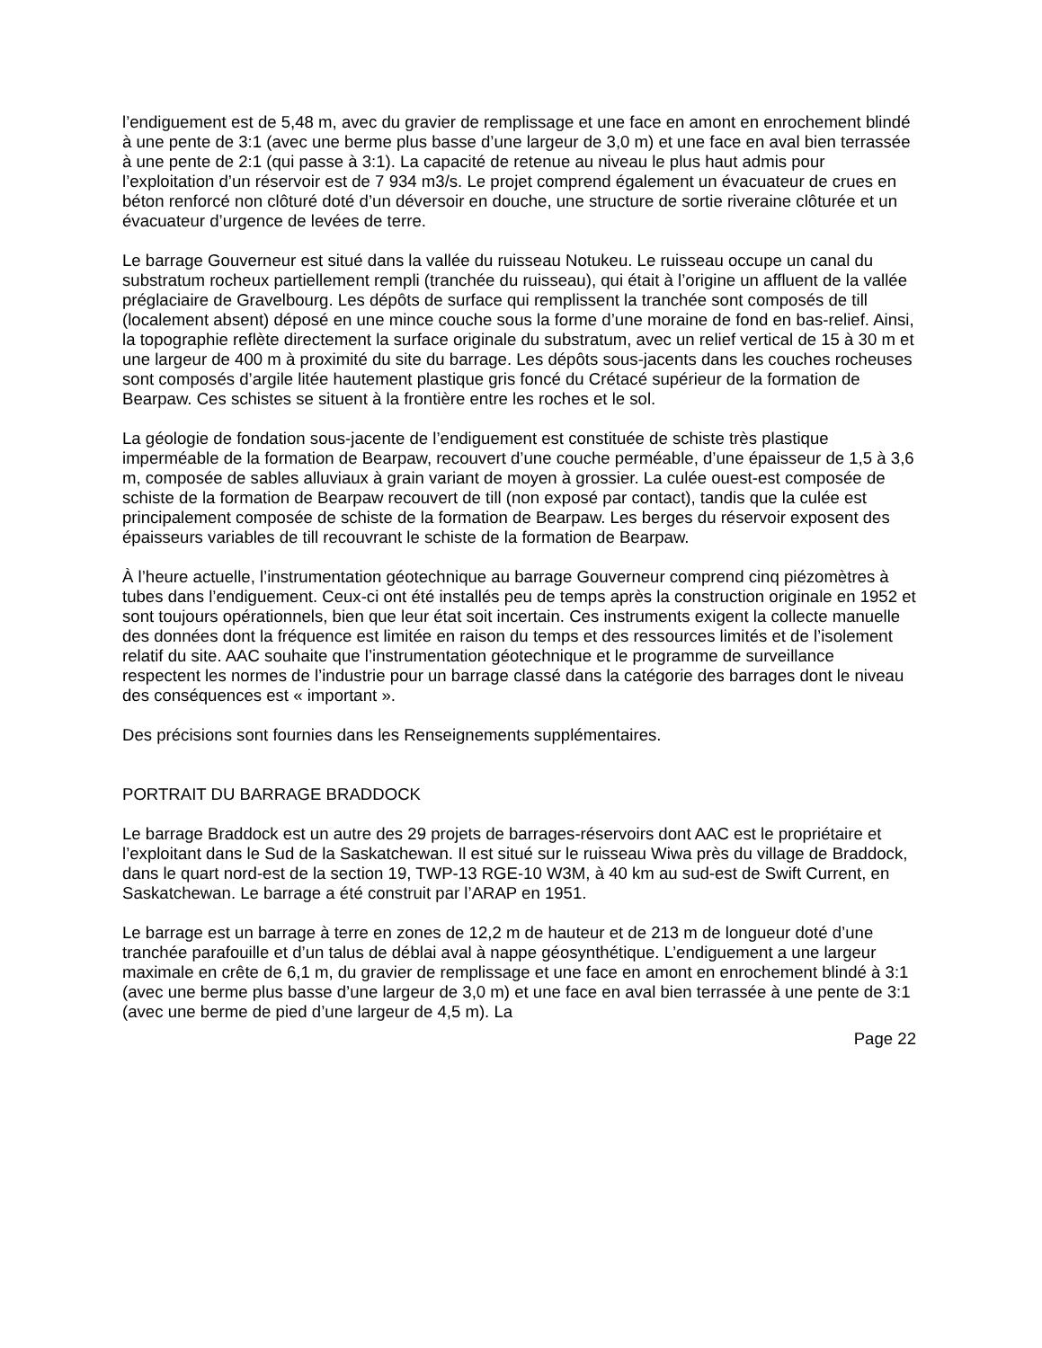l’endiguement est de 5,48 m, avec du gravier de remplissage et une face en amont en enrochement blindé à une pente de 3:1 (avec une berme plus basse d’une largeur de 3,0 m) et une face en aval bien terrassée à une pente de 2:1 (qui passe à 3:1). La capacité de retenue au niveau le plus haut admis pour l’exploitation d’un réservoir est de 7 934 m3/s. Le projet comprend également un évacuateur de crues en béton renforcé non clôturé doté d’un déversoir en douche, une structure de sortie riveraine clôturée et un évacuateur d’urgence de levées de terre.
Le barrage Gouverneur est situé dans la vallée du ruisseau Notukeu. Le ruisseau occupe un canal du substratum rocheux partiellement rempli (tranchée du ruisseau), qui était à l’origine un affluent de la vallée préglaciaire de Gravelbourg. Les dépôts de surface qui remplissent la tranchée sont composés de till (localement absent) déposé en une mince couche sous la forme d’une moraine de fond en bas-relief. Ainsi, la topographie reflète directement la surface originale du substratum, avec un relief vertical de 15 à 30 m et une largeur de 400 m à proximité du site du barrage. Les dépôts sous-jacents dans les couches rocheuses sont composés d’argile litée hautement plastique gris foncé du Crétacé supérieur de la formation de Bearpaw. Ces schistes se situent à la frontière entre les roches et le sol.
La géologie de fondation sous-jacente de l’endiguement est constituée de schiste très plastique imperméable de la formation de Bearpaw, recouvert d’une couche perméable, d’une épaisseur de 1,5 à 3,6 m, composée de sables alluviaux à grain variant de moyen à grossier. La culée ouest-est composée de schiste de la formation de Bearpaw recouvert de till (non exposé par contact), tandis que la culée est principalement composée de schiste de la formation de Bearpaw. Les berges du réservoir exposent des épaisseurs variables de till recouvrant le schiste de la formation de Bearpaw.
À l’heure actuelle, l’instrumentation géotechnique au barrage Gouverneur comprend cinq piézomètres à tubes dans l’endiguement. Ceux-ci ont été installés peu de temps après la construction originale en 1952 et sont toujours opérationnels, bien que leur état soit incertain. Ces instruments exigent la collecte manuelle des données dont la fréquence est limitée en raison du temps et des ressources limités et de l’isolement relatif du site. AAC souhaite que l’instrumentation géotechnique et le programme de surveillance respectent les normes de l’industrie pour un barrage classé dans la catégorie des barrages dont le niveau des conséquences est « important ».
Des précisions sont fournies dans les Renseignements supplémentaires.
PORTRAIT DU BARRAGE BRADDOCK
Le barrage Braddock est un autre des 29 projets de barrages-réservoirs dont AAC est le propriétaire et l’exploitant dans le Sud de la Saskatchewan. Il est situé sur le ruisseau Wiwa près du village de Braddock, dans le quart nord-est de la section 19, TWP-13 RGE-10 W3M, à 40 km au sud-est de Swift Current, en Saskatchewan. Le barrage a été construit par l’ARAP en 1951.
Le barrage est un barrage à terre en zones de 12,2 m de hauteur et de 213 m de longueur doté d’une tranchée parafouille et d’un talus de déblai aval à nappe géosynthétique. L’endiguement a une largeur maximale en crête de 6,1 m, du gravier de remplissage et une face en amont en enrochement blindé à 3:1 (avec une berme plus basse d’une largeur de 3,0 m) et une face en aval bien terrassée à une pente de 3:1 (avec une berme de pied d’une largeur de 4,5 m). La
Page 22